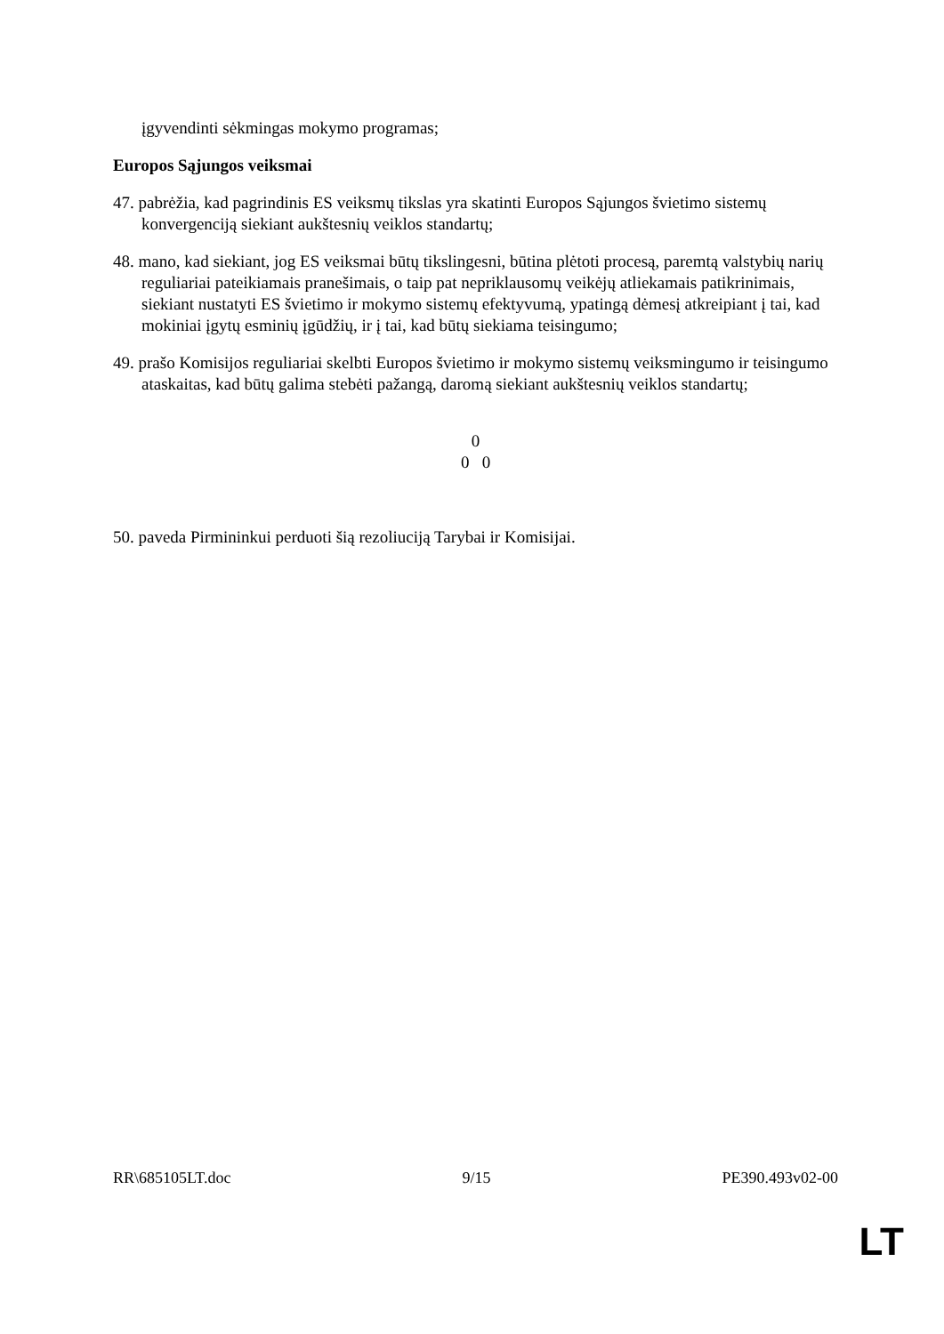įgyvendinti sėkmingas mokymo programas;
Europos Sąjungos veiksmai
47. pabrėžia, kad pagrindinis ES veiksmų tikslas yra skatinti Europos Sąjungos švietimo sistemų konvergenciją siekiant aukštesnių veiklos standartų;
48. mano, kad siekiant, jog ES veiksmai būtų tikslingesni, būtina plėtoti procesą, paremtą valstybių narių reguliariai pateikiamais pranešimais, o taip pat nepriklausomų veikėjų atliekamais patikrinimais, siekiant nustatyti ES švietimo ir mokymo sistemų efektyvumą, ypatingą dėmesį atkreipiant į tai, kad mokiniai įgytų esminių įgūdžių, ir į tai, kad būtų siekiama teisingumo;
49. prašo Komisijos reguliariai skelbti Europos švietimo ir mokymo sistemų veiksmingumo ir teisingumo ataskaitas, kad būtų galima stebėti pažangą, daromą siekiant aukštesnių veiklos standartų;
0
0 0
50. paveda Pirmininkui perduoti šią rezoliuciją Tarybai ir Komisijai.
RR\685105LT.doc 9/15 PE390.493v02-00
LT